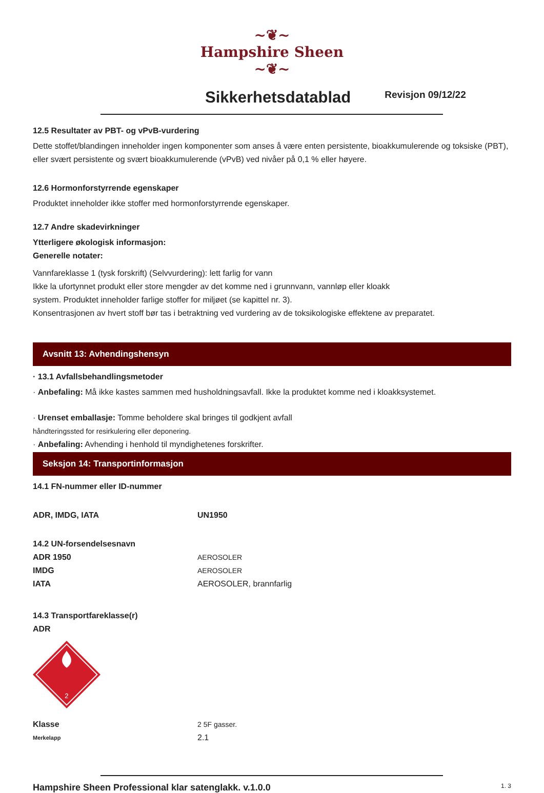~❦~
Hampshire Sheen
~❦~
Sikkerhetsdatablad
Revisjon 09/12/22
12.5 Resultater av PBT- og vPvB-vurdering
Dette stoffet/blandingen inneholder ingen komponenter som anses å være enten persistente, bioakkumulerende og toksiske (PBT), eller svært persistente og svært bioakkumulerende (vPvB) ved nivåer på 0,1 % eller høyere.
12.6 Hormonforstyrrende egenskaper
Produktet inneholder ikke stoffer med hormonforstyrrende egenskaper.
12.7 Andre skadevirkninger
Ytterligere økologisk informasjon:
Generelle notater:
Vannfareklasse 1 (tysk forskrift) (Selvvurdering): lett farlig for vann
Ikke la ufortynnet produkt eller store mengder av det komme ned i grunnvann, vannløp eller kloakk
system. Produktet inneholder farlige stoffer for miljøet (se kapittel nr. 3).
Konsentrasjonen av hvert stoff bør tas i betraktning ved vurdering av de toksikologiske effektene av preparatet.
Avsnitt 13: Avhendingshensyn
· 13.1 Avfallsbehandlingsmetoder
· Anbefaling: Må ikke kastes sammen med husholdningsavfall. Ikke la produktet komme ned i kloakksystemet.
· Urenset emballasje: Tomme beholdere skal bringes til godkjent avfall
håndteringssted for resirkulering eller deponering.
· Anbefaling: Avhending i henhold til myndighetenes forskrifter.
Seksjon 14: Transportinformasjon
14.1 FN-nummer eller ID-nummer
ADR, IMDG, IATA UN1950
14.2 UN-forsendelsesnavn
ADR 1950 AEROSOLER
IMDG AEROSOLER
IATA AEROSOLER, brannfarlig
14.3 Transportfareklasse(r)
ADR
2
Klasse 2 5F gasser.
Merkelapp
2.1
Hampshire Sheen Professional klar satenglakk. v.1.0.0 1. 3